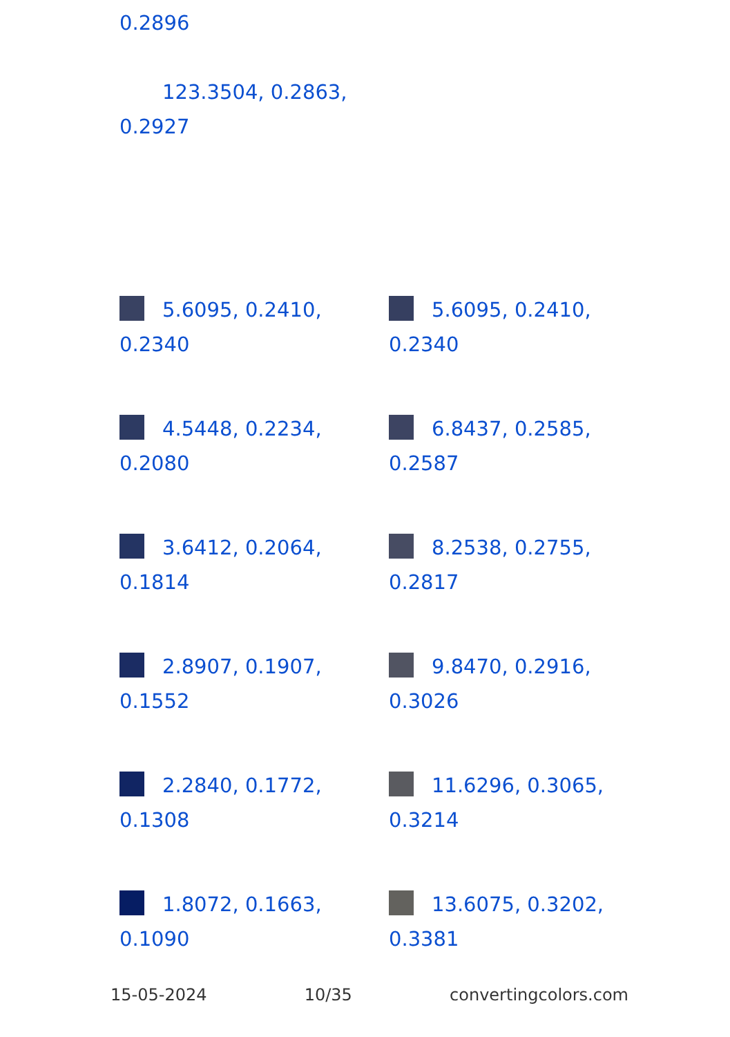0.2896
123.3504, 0.2863,
0.2927
5.6095, 0.2410, 0.2340
5.6095, 0.2410, 0.2340
4.5448, 0.2234, 0.2080
6.8437, 0.2585, 0.2587
3.6412, 0.2064, 0.1814
8.2538, 0.2755, 0.2817
2.8907, 0.1907, 0.1552
9.8470, 0.2916, 0.3026
2.2840, 0.1772, 0.1308
11.6296, 0.3065, 0.3214
1.8072, 0.1663, 0.1090
13.6075, 0.3202, 0.3381
15-05-2024 10/35 convertingcolors.com